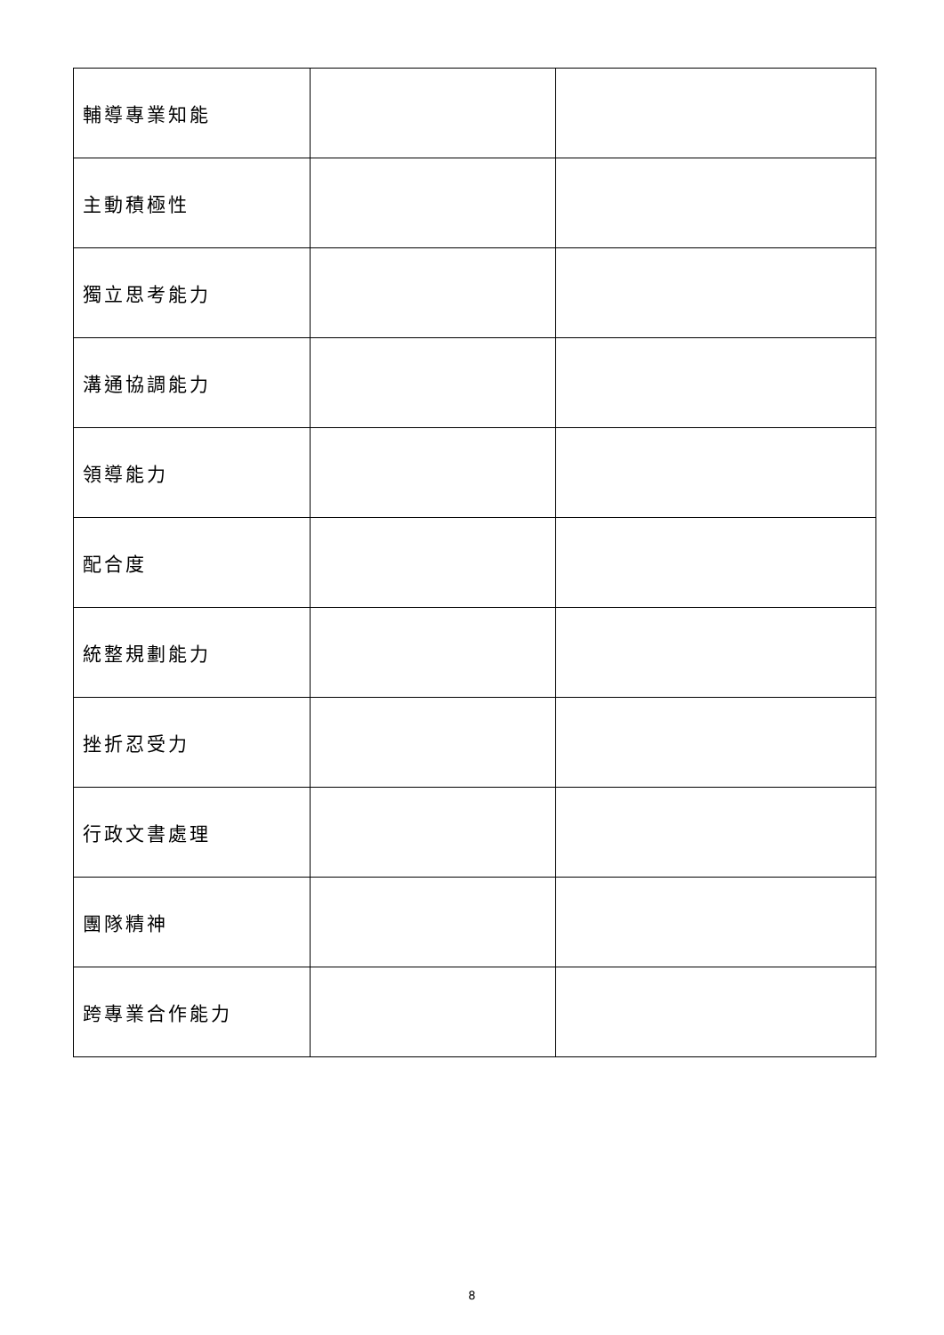| 輔導專業知能 | | |
| 主動積極性 | | |
| 獨立思考能力 | | |
| 溝通協調能力 | | |
| 領導能力 | | |
| 配合度 | | |
| 統整規劃能力 | | |
| 挫折忍受力 | | |
| 行政文書處理 | | |
| 團隊精神 | | |
| 跨專業合作能力 | | |
8